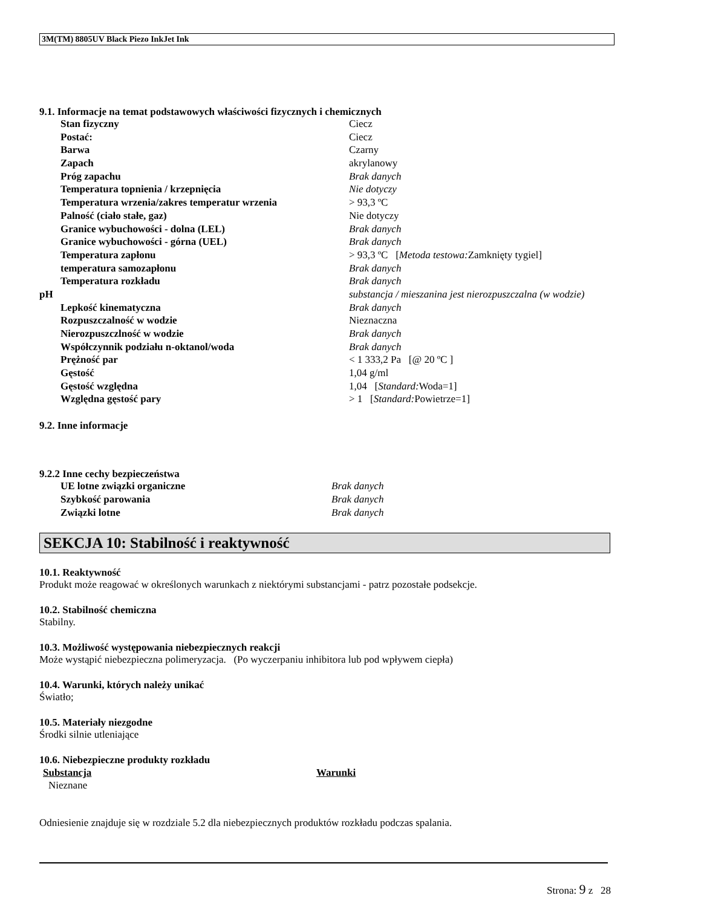3M(TM) 8805UV Black Piezo InkJet Ink
9.1. Informacje na temat podstawowych właściwości fizycznych i chemicznych
| Stan fizyczny | Ciecz |
| Postać: | Ciecz |
| Barwa | Czarny |
| Zapach | akrylanowy |
| Próg zapachu | Brak danych |
| Temperatura topnienia / krzepnięcia | Nie dotyczy |
| Temperatura wrzenia/zakres temperatur wrzenia | > 93,3 ºC |
| Palność (ciało stałe, gaz) | Nie dotyczy |
| Granice wybuchowości - dolna (LEL) | Brak danych |
| Granice wybuchowości - górna (UEL) | Brak danych |
| Temperatura zapłonu | > 93,3 ºC [ Metoda testowa: Zamknięty tygiel] |
| temperatura samozapłonu | Brak danych |
| Temperatura rozkładu | Brak danych |
| pH | substancja / mieszanina jest nierozpuszczalna (w wodzie) |
| Lepkość kinematyczna | Brak danych |
| Rozpuszczalność w wodzie | Nieznaczna |
| Nierozpuszczlność w wodzie | Brak danych |
| Współczynnik podziału n-oktanol/woda | Brak danych |
| Prężność par | < 1 333,2 Pa [@ 20 ºC ] |
| Gęstość | 1,04 g/ml |
| Gęstość względna | 1,04 [ Standard: Woda=1] |
| Względna gęstość pary | > 1 [ Standard: Powietrze=1] |
9.2. Inne informacje
9.2.2 Inne cechy bezpieczeństwa
| UE lotne związki organiczne | Brak danych |
| Szybkość parowania | Brak danych |
| Związki lotne | Brak danych |
SEKCJA 10: Stabilność i reaktywność
10.1. Reaktywność
Produkt może reagować w określonych warunkach z niektórymi substancjami - patrz pozostałe podsekcje.
10.2. Stabilność chemiczna
Stabilny.
10.3. Możliwość występowania niebezpiecznych reakcji
Może wystąpić niebezpieczna polimeryzacja. (Po wyczerpaniu inhibitora lub pod wpływem ciepła)
10.4. Warunki, których należy unikać
Światło;
10.5. Materiały niezgodne
Środki silnie utleniające
10.6. Niebezpieczne produkty rozkładu
| Substancja | Warunki |
| --- | --- |
| Nieznane | |
Odniesienie znajduje się w rozdziale 5.2 dla niebezpiecznych produktów rozkładu podczas spalania.
Strona: 9 z 28